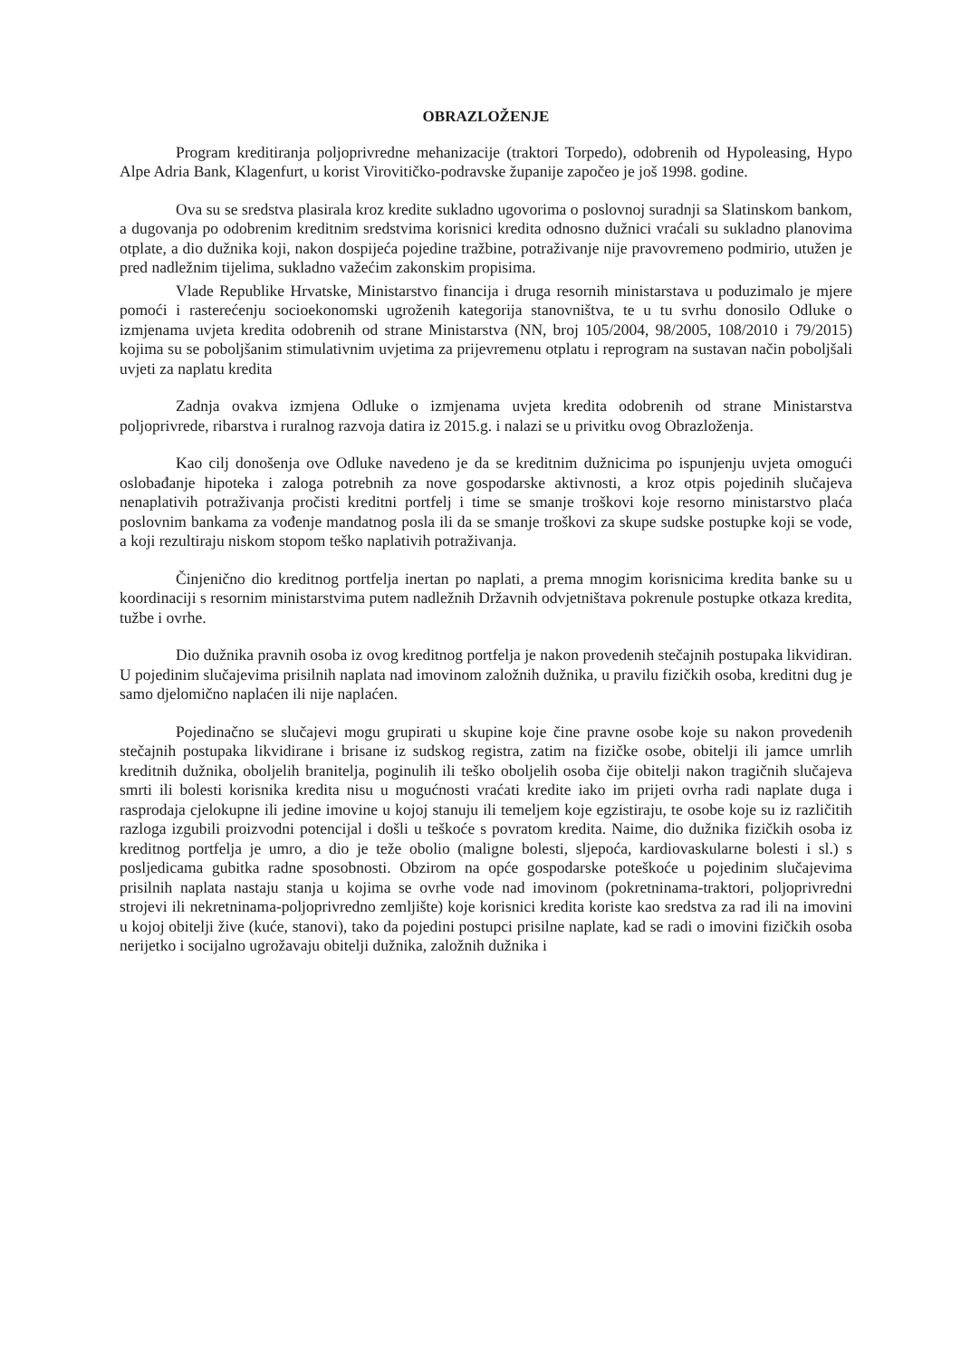OBRAZLOŽENJE
Program kreditiranja poljoprivredne mehanizacije (traktori Torpedo), odobrenih od Hypoleasing, Hypo Alpe Adria Bank, Klagenfurt, u korist Virovitičko-podravske županije započeo je još 1998. godine.
Ova su se sredstva plasirala kroz kredite sukladno ugovorima o poslovnoj suradnji sa Slatinskom bankom, a dugovanja po odobrenim kreditnim sredstvima korisnici kredita odnosno dužnici vraćali su sukladno planovima otplate, a dio dužnika koji, nakon dospijeća pojedine tražbine, potraživanje nije pravovremeno podmirio, utužen je pred nadležnim tijelima, sukladno važećim zakonskim propisima.
Vlade Republike Hrvatske, Ministarstvo financija i druga resornih ministarstava u poduzimalo je mjere pomoći i rasterećenju socioekonomski ugroženih kategorija stanovništva, te u tu svrhu donosilo Odluke o izmjenama uvjeta kredita odobrenih od strane Ministarstva (NN, broj 105/2004, 98/2005, 108/2010 i 79/2015) kojima su se poboljšanim stimulativnim uvjetima za prijevremenu otplatu i reprogram na sustavan način poboljšali uvjeti za naplatu kredita
Zadnja ovakva izmjena Odluke o izmjenama uvjeta kredita odobrenih od strane Ministarstva poljoprivrede, ribarstva i ruralnog razvoja datira iz 2015.g. i nalazi se u privitku ovog Obrazloženja.
Kao cilj donošenja ove Odluke navedeno je da se kreditnim dužnicima po ispunjenju uvjeta omogući oslobađanje hipoteka i zaloga potrebnih za nove gospodarske aktivnosti, a kroz otpis pojedinih slučajeva nenaplativih potraživanja pročisti kreditni portfelj i time se smanje troškovi koje resorno ministarstvo plaća poslovnim bankama za vođenje mandatnog posla ili da se smanje troškovi za skupe sudske postupke koji se vode, a koji rezultiraju niskom stopom teško naplativih potraživanja.
Činjenično dio kreditnog portfelja inertan po naplati, a prema mnogim korisnicima kredita banke su u koordinaciji s resornim ministarstvima putem nadležnih Državnih odvjetništava pokrenule postupke otkaza kredita, tužbe i ovrhe.
Dio dužnika pravnih osoba iz ovog kreditnog portfelja je nakon provedenih stečajnih postupaka likvidiran. U pojedinim slučajevima prisilnih naplata nad imovinom založnih dužnika, u pravilu fizičkih osoba, kreditni dug je samo djelomično naplaćen ili nije naplaćen.
Pojedinačno se slučajevi mogu grupirati u skupine koje čine pravne osobe koje su nakon provedenih stečajnih postupaka likvidirane i brisane iz sudskog registra, zatim na fizičke osobe, obitelji ili jamce umrlih kreditnih dužnika, oboljelih branitelja, poginulih ili teško oboljelih osoba čije obitelji nakon tragičnih slučajeva smrti ili bolesti korisnika kredita nisu u mogućnosti vraćati kredite iako im prijeti ovrha radi naplate duga i rasprodaja cjelokupne ili jedine imovine u kojoj stanuju ili temeljem koje egzistiraju, te osobe koje su iz različitih razloga izgubili proizvodni potencijal i došli u teškoće s povratom kredita. Naime, dio dužnika fizičkih osoba iz kreditnog portfelja je umro, a dio je teže obolio (maligne bolesti, sljepoća, kardiovaskularne bolesti i sl.) s posljedicama gubitka radne sposobnosti. Obzirom na opće gospodarske poteškoće u pojedinim slučajevima prisilnih naplata nastaju stanja u kojima se ovrhe vode nad imovinom (pokretninama-traktori, poljoprivredni strojevi ili nekretninama-poljoprivredno zemljište) koje korisnici kredita koriste kao sredstva za rad ili na imovini u kojoj obitelji žive (kuće, stanovi), tako da pojedini postupci prisilne naplate, kad se radi o imovini fizičkih osoba nerijetko i socijalno ugrožavaju obitelji dužnika, založnih dužnika i